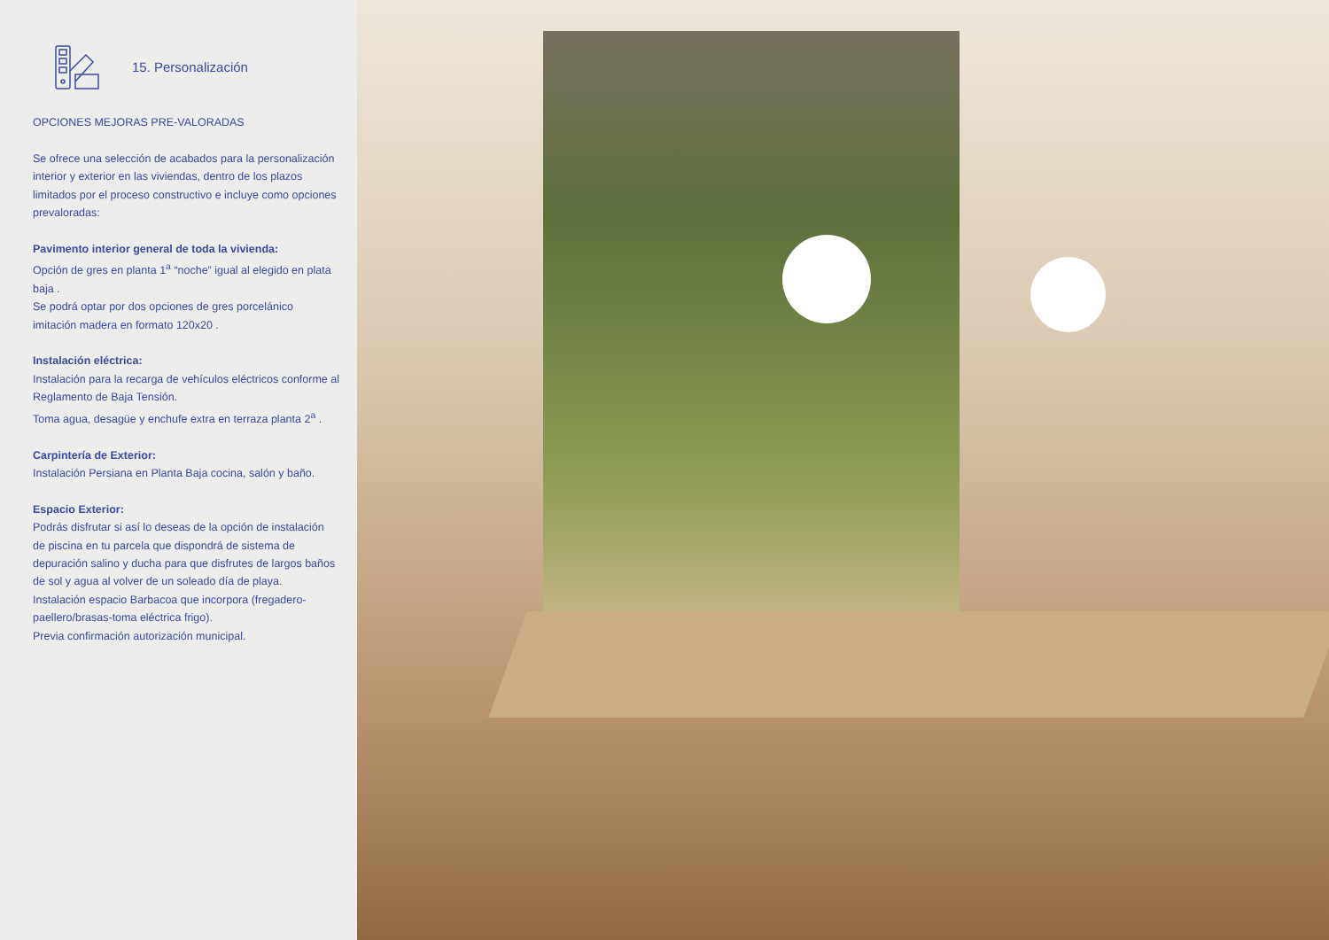15. Personalización
OPCIONES MEJORAS PRE-VALORADAS
Se ofrece una selección de acabados para la personalización interior y exterior en las viviendas, dentro de los plazos limitados por el proceso constructivo e incluye como opciones prevaloradas:
Pavimento interior general de toda la vivienda:
Opción de gres en planta 1<sup>a</sup> “noche” igual al elegido en plata baja .
Se podrá optar por dos opciones de gres porcelánico imitación madera en formato 120x20 .
Instalación eléctrica:
Instalación para la recarga de vehículos eléctricos conforme al Reglamento de Baja Tensión.
Toma agua, desagüe y enchufe extra en terraza planta 2<sup>a</sup> .
Carpintería de Exterior:
Instalación Persiana en Planta Baja cocina, salón y baño.
Espacio Exterior:
Podrás disfrutar si así lo deseas de la opción de instalación de piscina en tu parcela que dispondrá de sistema de depuración salino y ducha para que disfrutes de largos baños de sol y agua al volver de un soleado día de playa.
Instalación espacio Barbacoa que incorpora (fregadero-paellero/brasas-toma eléctrica frigo).
Previa confirmación autorización municipal.